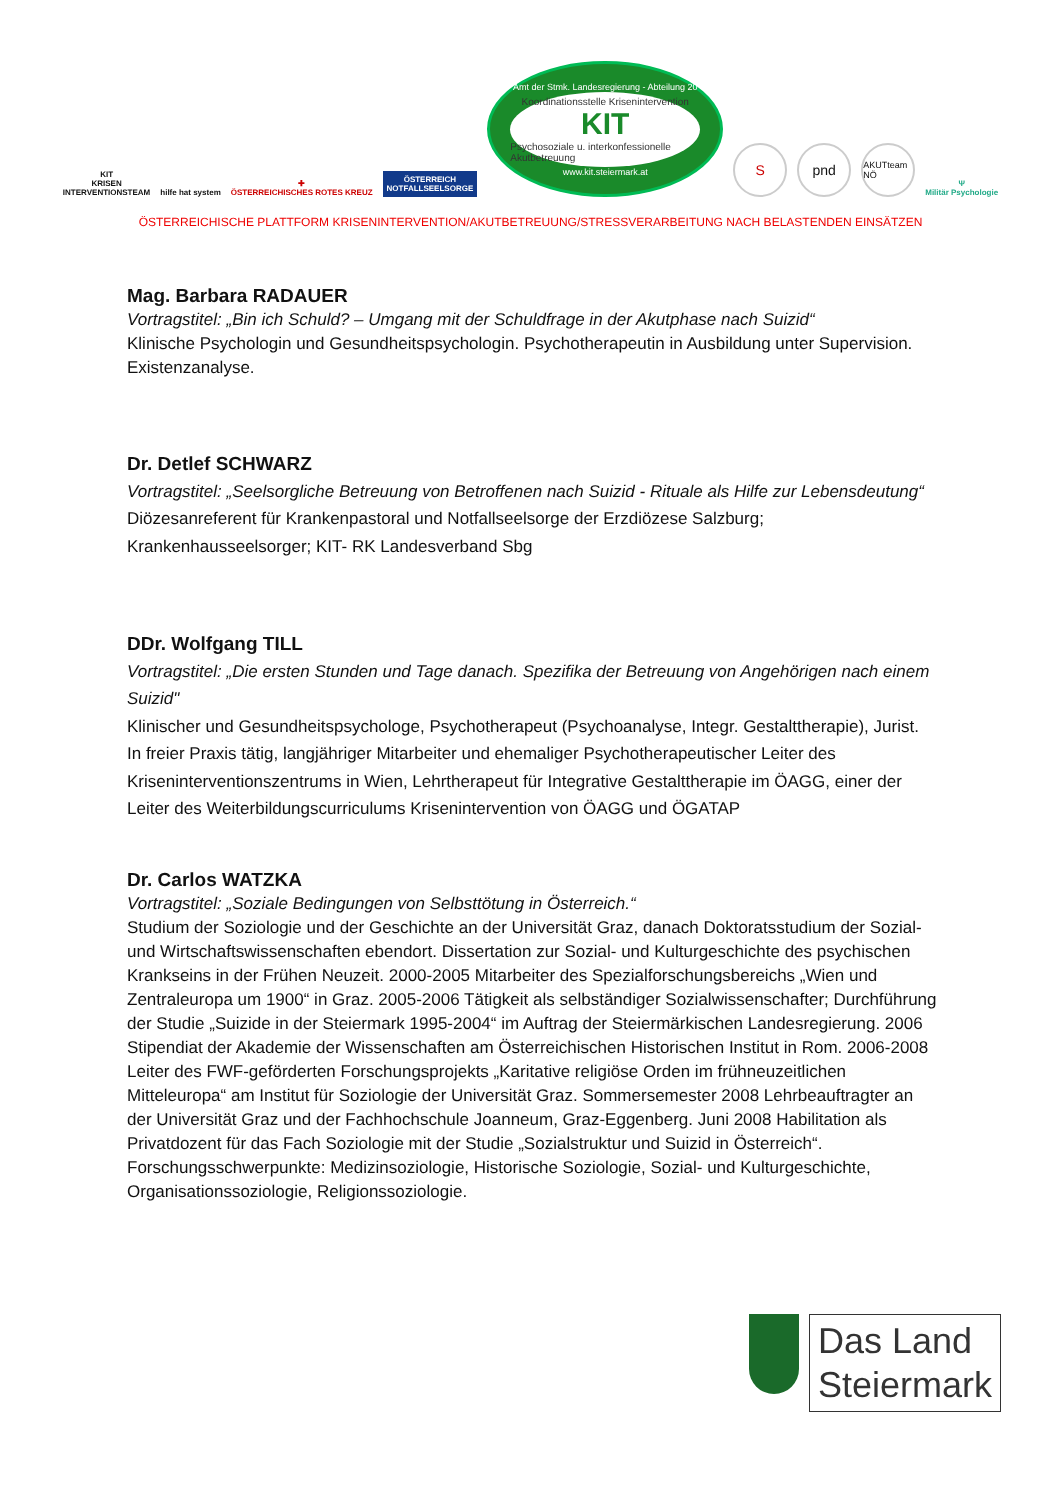KIT
KRISEN
INTERVENTIONSTEAM
hilfe hat system
✚
ÖSTERREICHISCHES ROTES KREUZ
ÖSTERREICH
NOTFALLSEELSORGE
Amt der Stmk. Landesregierung - Abteilung 20
Koordinationsstelle Krisenintervention
KIT
Psychosoziale u. interkonfessionelle Akutbetreuung
www.kit.steiermark.at
S
pnd
AKUTteam NÖ
Ψ
Militär Psychologie
ÖSTERREICHISCHE PLATTFORM KRISENINTERVENTION/AKUTBETREUUNG/STRESSVERARBEITUNG NACH BELASTENDEN EINSÄTZEN
Mag. Barbara RADAUER
Vortragstitel: „Bin ich Schuld? – Umgang mit der Schuldfrage in der Akutphase nach Suizid“
Klinische Psychologin und Gesundheitspsychologin. Psychotherapeutin in Ausbildung unter Supervision. Existenzanalyse.
Dr. Detlef SCHWARZ
Vortragstitel: „Seelsorgliche Betreuung von Betroffenen nach Suizid - Rituale als Hilfe zur Lebensdeutung“ Diözesanreferent für Krankenpastoral und Notfallseelsorge der Erzdiözese Salzburg; Krankenhausseelsorger; KIT- RK Landesverband Sbg
DDr. Wolfgang TILL
Vortragstitel: „Die ersten Stunden und Tage danach. Spezifika der Betreuung von Angehörigen nach einem Suizid"
Klinischer und Gesundheitspsychologe, Psychotherapeut (Psychoanalyse, Integr. Gestalttherapie), Jurist. In freier Praxis tätig, langjähriger Mitarbeiter und ehemaliger Psychotherapeutischer Leiter des Kriseninterventionszentrums in Wien, Lehrtherapeut für Integrative Gestalttherapie im ÖAGG, einer der Leiter des Weiterbildungscurriculums Krisenintervention von ÖAGG und ÖGATAP
Dr. Carlos WATZKA
Vortragstitel: „Soziale Bedingungen von Selbsttötung in Österreich.“
Studium der Soziologie und der Geschichte an der Universität Graz, danach Doktoratsstudium der Sozial- und Wirtschaftswissenschaften ebendort. Dissertation zur Sozial- und Kulturgeschichte des psychischen Krankseins in der Frühen Neuzeit. 2000-2005 Mitarbeiter des Spezialforschungsbereichs „Wien und Zentraleuropa um 1900“ in Graz. 2005-2006 Tätigkeit als selbständiger Sozialwissenschafter; Durchführung der Studie „Suizide in der Steiermark 1995-2004“ im Auftrag der Steiermärkischen Landesregierung. 2006 Stipendiat der Akademie der Wissenschaften am Österreichischen Historischen Institut in Rom. 2006-2008 Leiter des FWF-geförderten Forschungsprojekts „Karitative religiöse Orden im frühneuzeitlichen Mitteleuropa“ am Institut für Soziologie der Universität Graz. Sommersemester 2008 Lehrbeauftragter an der Universität Graz und der Fachhochschule Joanneum, Graz-Eggenberg. Juni 2008 Habilitation als Privatdozent für das Fach Soziologie mit der Studie „Sozialstruktur und Suizid in Österreich“.
Forschungsschwerpunkte: Medizinsoziologie, Historische Soziologie, Sozial- und Kulturgeschichte, Organisationssoziologie, Religionssoziologie.
Das Land
Steiermark